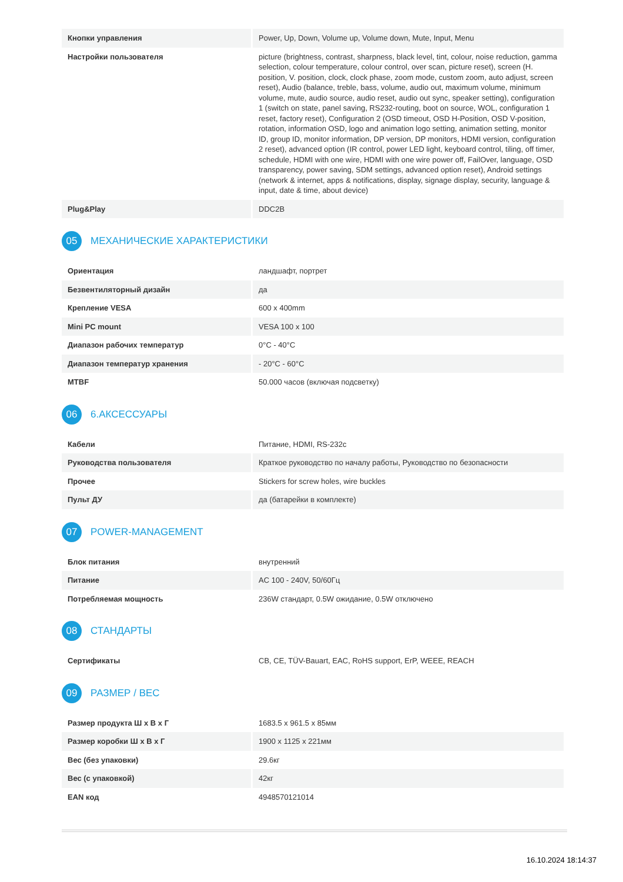| Кнопки управления | Power, Up, Down, Volume up, Volume down, Mute, Input, Menu |
| Настройки пользователя | picture (brightness, contrast, sharpness, black level, tint, colour, noise reduction, gamma selection, colour temperature, colour control, over scan, picture reset), screen (H. position, V. position, clock, clock phase, zoom mode, custom zoom, auto adjust, screen reset), Audio (balance, treble, bass, volume, audio out, maximum volume, minimum volume, mute, audio source, audio reset, audio out sync, speaker setting), configuration 1 (switch on state, panel saving, RS232-routing, boot on source, WOL, configuration 1 reset, factory reset), Configuration 2 (OSD timeout, OSD H-Position, OSD V-position, rotation, information OSD, logo and animation logo setting, animation setting, monitor ID, group ID, monitor information, DP version, DP monitors, HDMI version, configuration 2 reset), advanced option (IR control, power LED light, keyboard control, tiling, off timer, schedule, HDMI with one wire, HDMI with one wire power off, FailOver, language, OSD transparency, power saving, SDM settings, advanced option reset), Android settings (network & internet, apps & notifications, display, signage display, security, language & input, date & time, about device) |
| Plug&Play | DDC2B |
05 МЕХАНИЧЕСКИЕ ХАРАКТЕРИСТИКИ
| Ориентация | ландшафт, портрет |
| Безвентиляторный дизайн | да |
| Крепление VESA | 600 x 400mm |
| Mini PC mount | VESA 100 x 100 |
| Диапазон рабочих температур | 0°C - 40°C |
| Диапазон температур хранения | - 20°C - 60°C |
| MTBF | 50.000 часов (включая подсветку) |
06 6.АКСЕССУАРЫ
| Кабели | Питание, HDMI, RS-232c |
| Руководства пользователя | Краткое руководство по началу работы, Руководство по безопасности |
| Прочее | Stickers for screw holes, wire buckles |
| Пульт ДУ | да (батарейки в комплекте) |
07 POWER-MANAGEMENT
| Блок питания | внутренний |
| Питание | AC 100 - 240V, 50/60Гц |
| Потребляемая мощность | 236W стандарт, 0.5W ожидание, 0.5W отключено |
08 СТАНДАРТЫ
| Сертификаты | CB, CE, TÜV-Bauart, EAC, RoHS support, ErP, WEEE, REACH |
09 РАЗМЕР / ВЕС
| Размер продукта Ш x В x Г | 1683.5 x 961.5 x 85мм |
| Размер коробки Ш x В x Г | 1900 x 1125 x 221мм |
| Вес (без упаковки) | 29.6кг |
| Вес (с упаковкой) | 42кг |
| EAN код | 4948570121014 |
16.10.2024 18:14:37